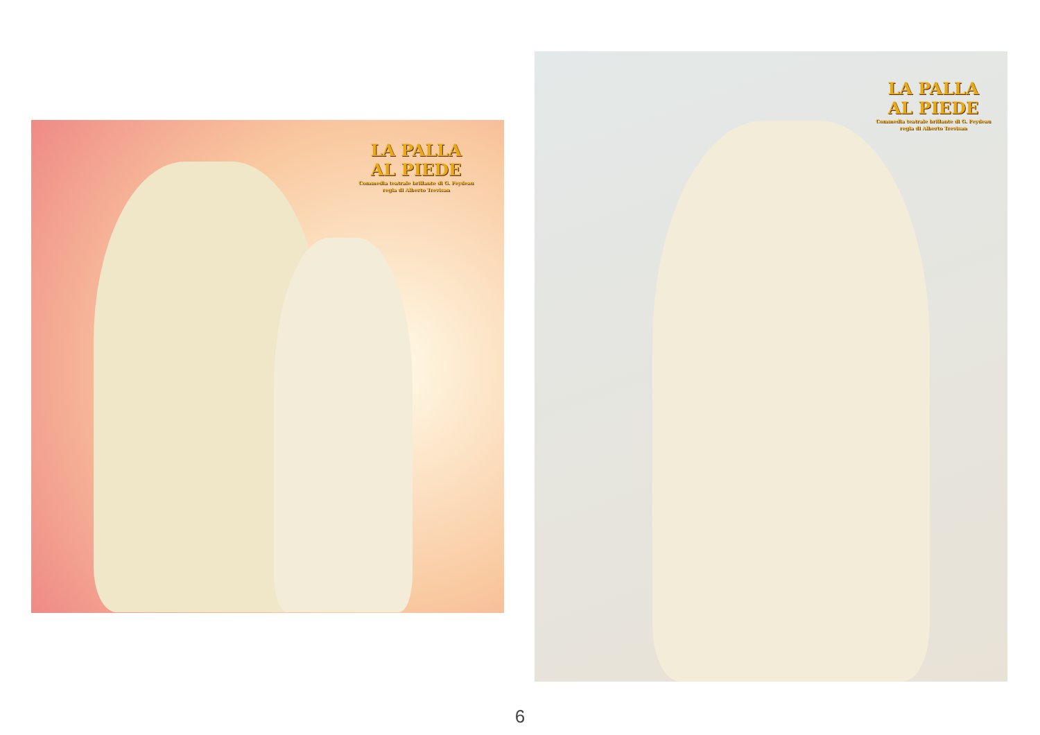LA PALLA
AL PIEDE
Commedia teatrale brillante di G. Feydeau
regia di Alberto Trevisan
LA PALLA
AL PIEDE
Commedia teatrale brillante di G. Feydeau
regia di Alberto Trevisan
6